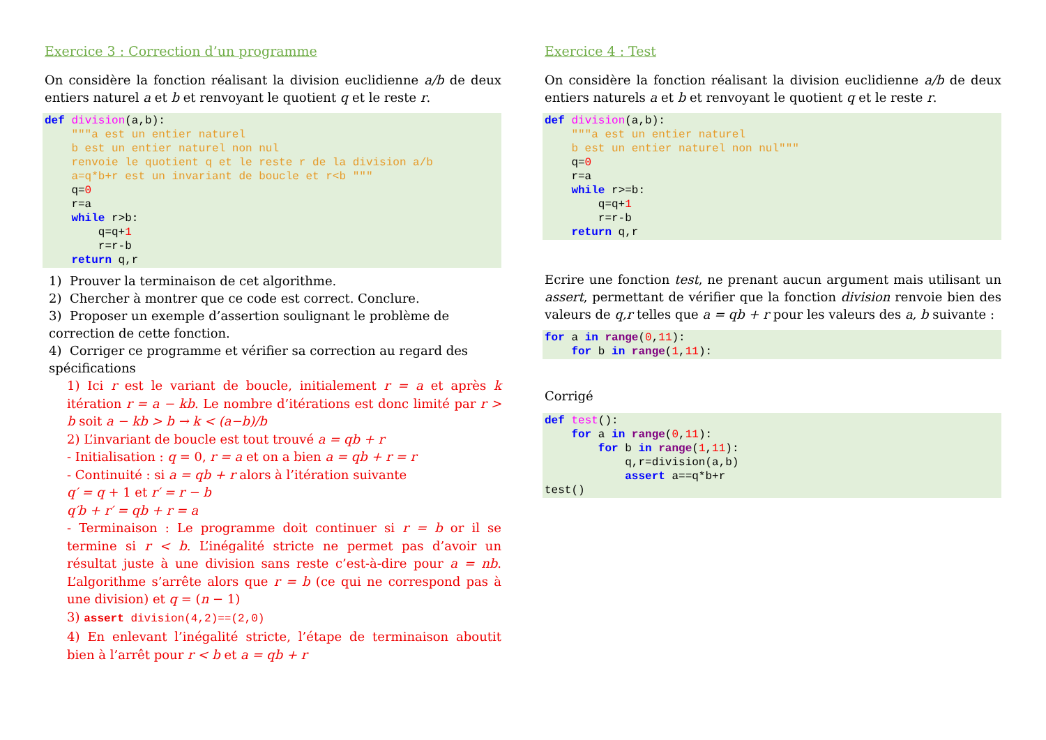Exercice 3 : Correction d’un programme
On considère la fonction réalisant la division euclidienne a/b de deux entiers naturel a et b et renvoyant le quotient q et le reste r.
def division(a,b):
    """a est un entier naturel
    b est un entier naturel non nul
    renvoie le quotient q et le reste r de la division a/b
    a=q*b+r est un invariant de boucle et r<b """
    q=0
    r=a
    while r>b:
        q=q+1
        r=r-b
    return q,r
1) Prouver la terminaison de cet algorithme.
2) Chercher à montrer que ce code est correct. Conclure.
3) Proposer un exemple d’assertion soulignant le problème de correction de cette fonction.
4) Corriger ce programme et vérifier sa correction au regard des spécifications
1) Ici r est le variant de boucle, initialement r = a et après k itération r = a − kb. Le nombre d’itérations est donc limité par r > b soit a − kb > b → k < (a−b)/b
2) L’invariant de boucle est tout trouvé a = qb + r
- Initialisation : q = 0, r = a et on a bien a = qb + r = r
- Continuité : si a = qb + r alors à l’itération suivante
q′ = q + 1 et r′ = r − b
q′b + r′ = qb + r = a
- Terminaison : Le programme doit continuer si r = b or il se termine si r < b. L’inégalité stricte ne permet pas d’avoir un résultat juste à une division sans reste c’est-à-dire pour a = nb. L’algorithme s’arrête alors que r = b (ce qui ne correspond pas à une division) et q = (n − 1)
3) assert division(4,2)==(2,0)
4) En enlevant l’inégalité stricte, l’étape de terminaison aboutit bien à l’arrêt pour r < b et a = qb + r
Exercice 4 : Test
On considère la fonction réalisant la division euclidienne a/b de deux entiers naturels a et b et renvoyant le quotient q et le reste r.
def division(a,b):
    """a est un entier naturel
    b est un entier naturel non nul"""
    q=0
    r=a
    while r>=b:
        q=q+1
        r=r-b
    return q,r
Ecrire une fonction test, ne prenant aucun argument mais utilisant un assert, permettant de vérifier que la fonction division renvoie bien des valeurs de q,r telles que a = qb + r pour les valeurs des a, b suivante :
for a in range(0,11):
    for b in range(1,11):
Corrigé
def test():
    for a in range(0,11):
        for b in range(1,11):
            q,r=division(a,b)
            assert a==q*b+r
test()